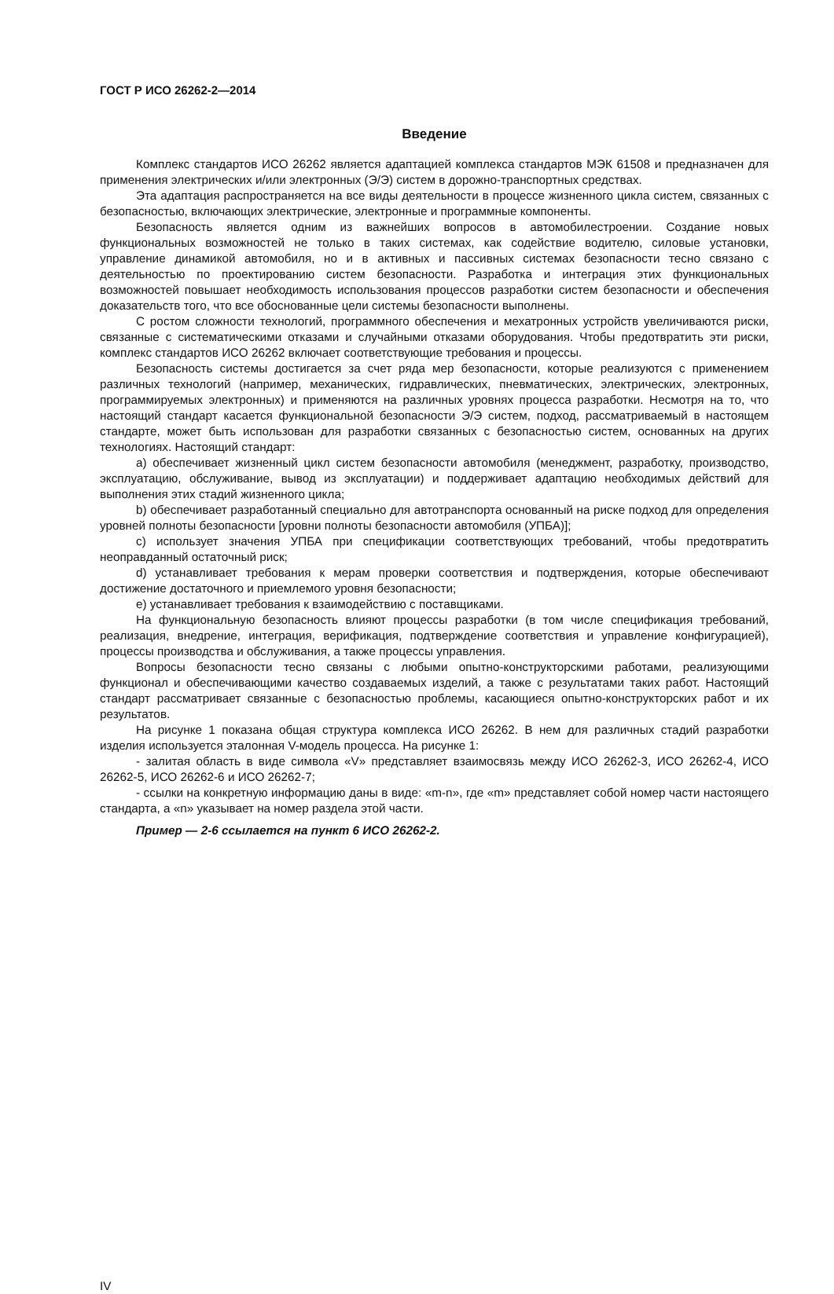ГОСТ Р ИСО 26262-2—2014
Введение
Комплекс стандартов ИСО 26262 является адаптацией комплекса стандартов МЭК 61508 и предназначен для применения электрических и/или электронных (Э/Э) систем в дорожно-транспортных средствах.
Эта адаптация распространяется на все виды деятельности в процессе жизненного цикла систем, связанных с безопасностью, включающих электрические, электронные и программные компоненты.
Безопасность является одним из важнейших вопросов в автомобилестроении. Создание новых функциональных возможностей не только в таких системах, как содействие водителю, силовые установки, управление динамикой автомобиля, но и в активных и пассивных системах безопасности тесно связано с деятельностью по проектированию систем безопасности. Разработка и интеграция этих функциональных возможностей повышает необходимость использования процессов разработки систем безопасности и обеспечения доказательств того, что все обоснованные цели системы безопасности выполнены.
С ростом сложности технологий, программного обеспечения и мехатронных устройств увеличиваются риски, связанные с систематическими отказами и случайными отказами оборудования. Чтобы предотвратить эти риски, комплекс стандартов ИСО 26262 включает соответствующие требования и процессы.
Безопасность системы достигается за счет ряда мер безопасности, которые реализуются с применением различных технологий (например, механических, гидравлических, пневматических, электрических, электронных, программируемых электронных) и применяются на различных уровнях процесса разработки. Несмотря на то, что настоящий стандарт касается функциональной безопасности Э/Э систем, подход, рассматриваемый в настоящем стандарте, может быть использован для разработки связанных с безопасностью систем, основанных на других технологиях. Настоящий стандарт:
a) обеспечивает жизненный цикл систем безопасности автомобиля (менеджмент, разработку, производство, эксплуатацию, обслуживание, вывод из эксплуатации) и поддерживает адаптацию необходимых действий для выполнения этих стадий жизненного цикла;
b) обеспечивает разработанный специально для автотранспорта основанный на риске подход для определения уровней полноты безопасности [уровни полноты безопасности автомобиля (УПБА)];
c) использует значения УПБА при спецификации соответствующих требований, чтобы предотвратить неоправданный остаточный риск;
d) устанавливает требования к мерам проверки соответствия и подтверждения, которые обеспечивают достижение достаточного и приемлемого уровня безопасности;
e) устанавливает требования к взаимодействию с поставщиками.
На функциональную безопасность влияют процессы разработки (в том числе спецификация требований, реализация, внедрение, интеграция, верификация, подтверждение соответствия и управление конфигурацией), процессы производства и обслуживания, а также процессы управления.
Вопросы безопасности тесно связаны с любыми опытно-конструкторскими работами, реализующими функционал и обеспечивающими качество создаваемых изделий, а также с результатами таких работ. Настоящий стандарт рассматривает связанные с безопасностью проблемы, касающиеся опытно-конструкторских работ и их результатов.
На рисунке 1 показана общая структура комплекса ИСО 26262. В нем для различных стадий разработки изделия используется эталонная V-модель процесса. На рисунке 1:
- залитая область в виде символа «V» представляет взаимосвязь между ИСО 26262-3, ИСО 26262-4, ИСО 26262-5, ИСО 26262-6 и ИСО 26262-7;
- ссылки на конкретную информацию даны в виде: «m-n», где «m» представляет собой номер части настоящего стандарта, а «n» указывает на номер раздела этой части.
Пример — 2-6 ссылается на пункт 6 ИСО 26262-2.
IV